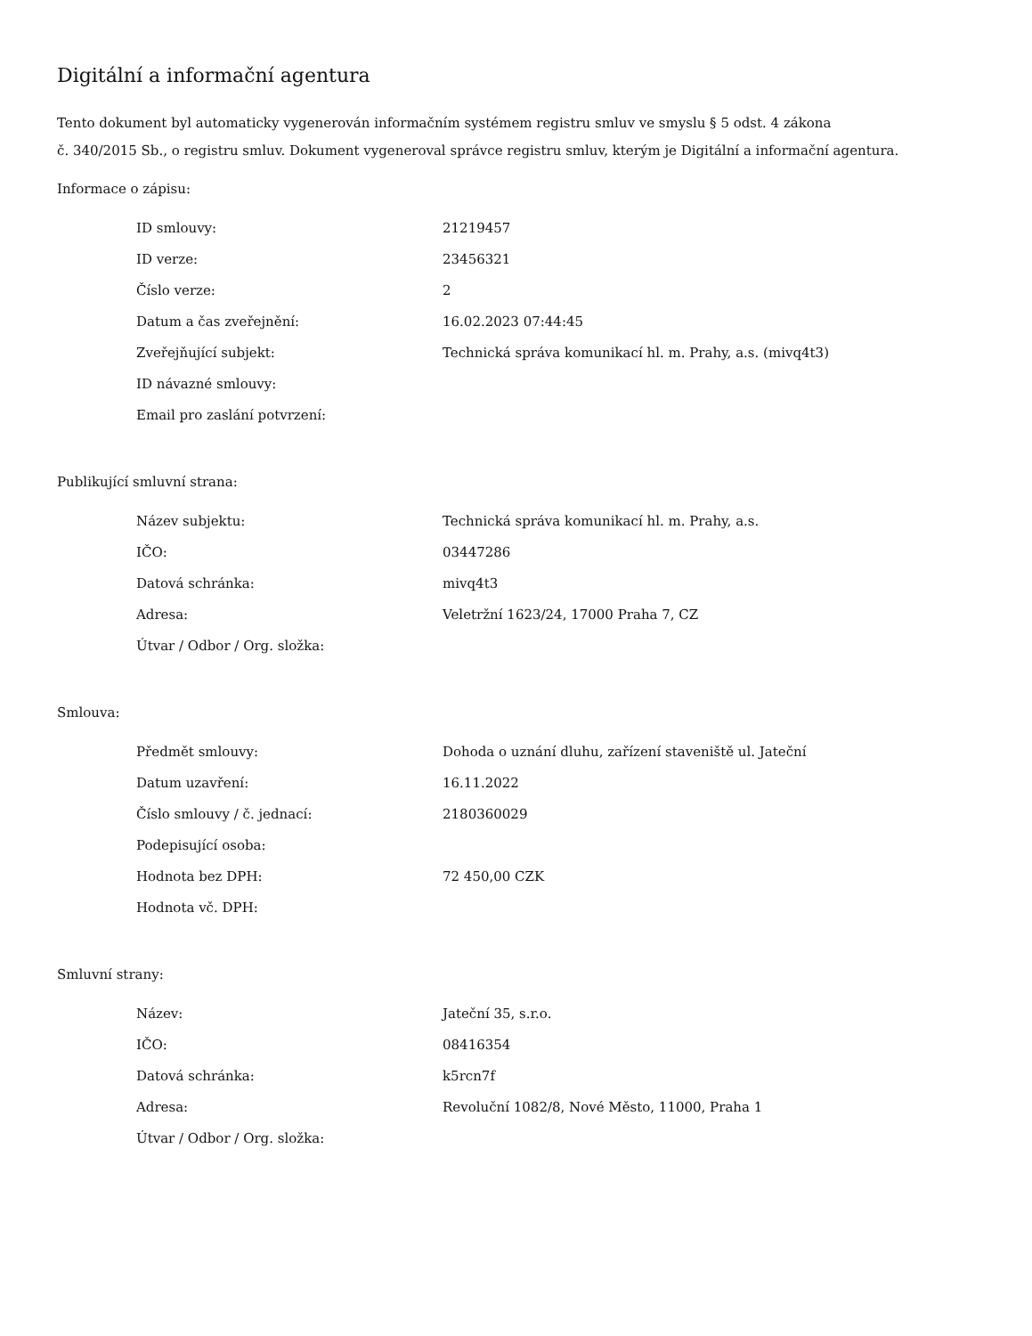Digitální a informační agentura
Tento dokument byl automaticky vygenerován informačním systémem registru smluv ve smyslu § 5 odst. 4 zákona
č. 340/2015 Sb., o registru smluv. Dokument vygeneroval správce registru smluv, kterým je Digitální a informační agentura.
Informace o zápisu:
| ID smlouvy: | 21219457 |
| ID verze: | 23456321 |
| Číslo verze: | 2 |
| Datum a čas zveřejnění: | 16.02.2023 07:44:45 |
| Zveřejňující subjekt: | Technická správa komunikací hl. m. Prahy, a.s. (mivq4t3) |
| ID návazné smlouvy: | |
| Email pro zaslání potvrzení: | |
Publikující smluvní strana:
| Název subjektu: | Technická správa komunikací hl. m. Prahy, a.s. |
| IČO: | 03447286 |
| Datová schránka: | mivq4t3 |
| Adresa: | Veletržní 1623/24, 17000 Praha 7, CZ |
| Útvar / Odbor / Org. složka: | |
Smlouva:
| Předmět smlouvy: | Dohoda o uznání dluhu, zařízení staveniště ul. Jateční |
| Datum uzavření: | 16.11.2022 |
| Číslo smlouvy / č. jednací: | 2180360029 |
| Podepisující osoba: | |
| Hodnota bez DPH: | 72 450,00 CZK |
| Hodnota vč. DPH: | |
Smluvní strany:
| Název: | Jateční 35, s.r.o. |
| IČO: | 08416354 |
| Datová schránka: | k5rcn7f |
| Adresa: | Revoluční 1082/8, Nové Město, 11000, Praha 1 |
| Útvar / Odbor / Org. složka: | |